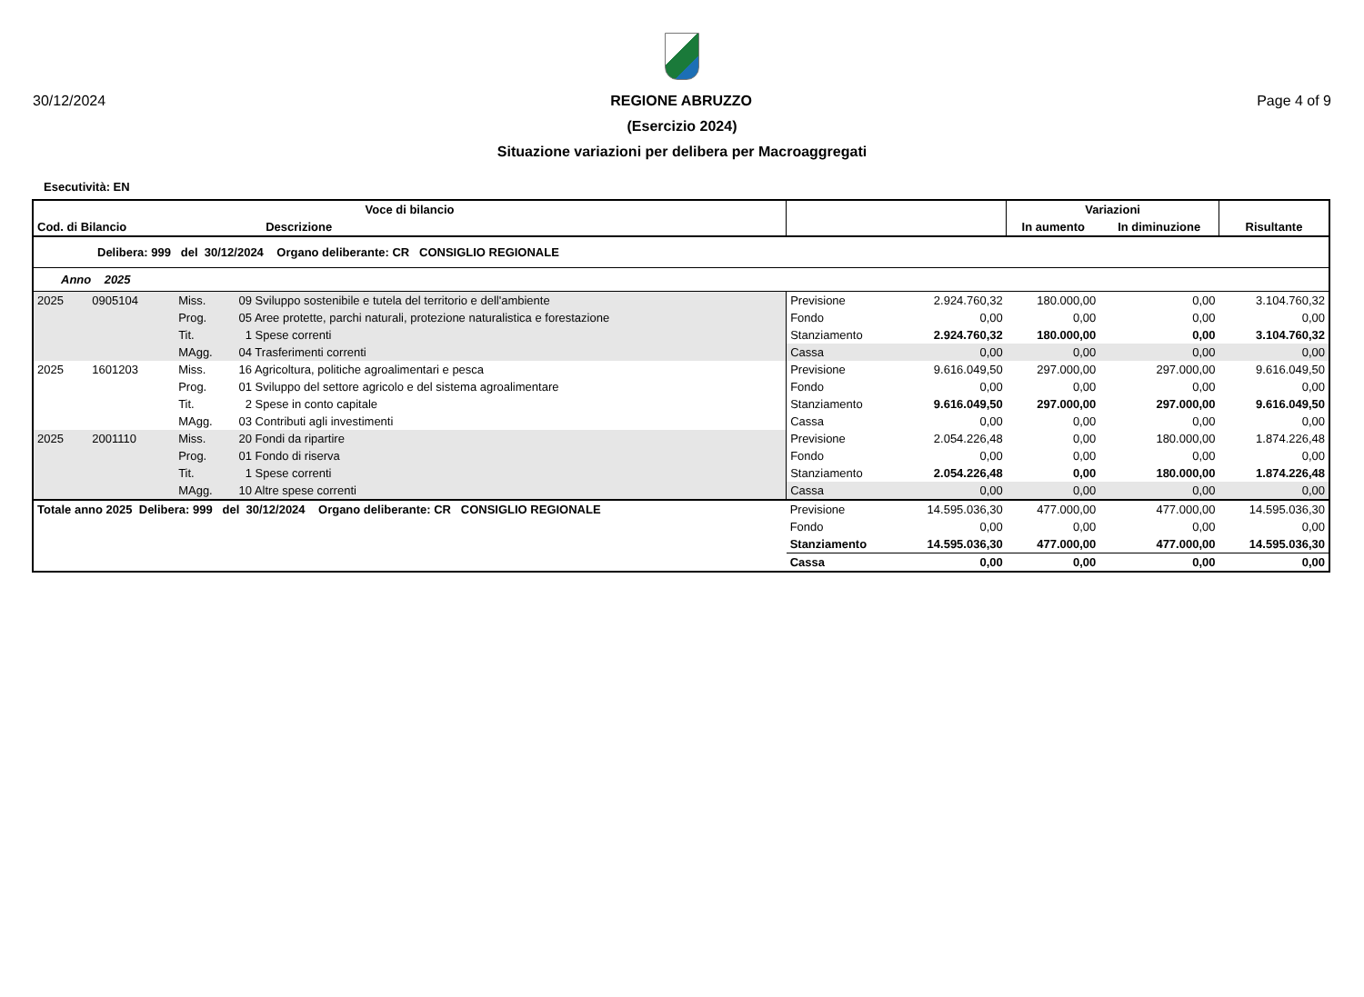30/12/2024 REGIONE ABRUZZO Page 4 of 9
(Esercizio 2024)
Situazione variazioni per delibera per Macroaggregati
Esecutività: EN
| Voce di bilancio | | | | | | Variazioni | | |
| --- | --- | --- | --- | --- | --- | --- | --- | --- |
| Cod. di Bilancio | | Descrizione | | | | In aumento | In diminuzione | Risultante |
| Delibera: 999 del 30/12/2024 Organo deliberante: CR CONSIGLIO REGIONALE | | | | | | | | |
| Anno 2025 | | | | | | | | |
| 2025 | 0905104 | Miss. | 09 Sviluppo sostenibile e tutela del territorio e dell'ambiente | Previsione | 2.924.760,32 | 180.000,00 | 0,00 | 3.104.760,32 |
| | | Prog. | 05 Aree protette, parchi naturali, protezione naturalistica e forestazione | Fondo | 0,00 | 0,00 | 0,00 | 0,00 |
| | | Tit. | 1 Spese correnti | Stanziamento | 2.924.760,32 | 180.000,00 | 0,00 | 3.104.760,32 |
| | | MAgg. | 04 Trasferimenti correnti | Cassa | 0,00 | 0,00 | 0,00 | 0,00 |
| 2025 | 1601203 | Miss. | 16 Agricoltura, politiche agroalimentari e pesca | Previsione | 9.616.049,50 | 297.000,00 | 297.000,00 | 9.616.049,50 |
| | | Prog. | 01 Sviluppo del settore agricolo e del sistema agroalimentare | Fondo | 0,00 | 0,00 | 0,00 | 0,00 |
| | | Tit. | 2 Spese in conto capitale | Stanziamento | 9.616.049,50 | 297.000,00 | 297.000,00 | 9.616.049,50 |
| | | MAgg. | 03 Contributi agli investimenti | Cassa | 0,00 | 0,00 | 0,00 | 0,00 |
| 2025 | 2001110 | Miss. | 20 Fondi da ripartire | Previsione | 2.054.226,48 | 0,00 | 180.000,00 | 1.874.226,48 |
| | | Prog. | 01 Fondo di riserva | Fondo | 0,00 | 0,00 | 0,00 | 0,00 |
| | | Tit. | 1 Spese correnti | Stanziamento | 2.054.226,48 | 0,00 | 180.000,00 | 1.874.226,48 |
| | | MAgg. | 10 Altre spese correnti | Cassa | 0,00 | 0,00 | 0,00 | 0,00 |
| Totale anno 2025 Delibera: 999 del 30/12/2024 Organo deliberante: CR CONSIGLIO REGIONALE | | | | Previsione | 14.595.036,30 | 477.000,00 | 477.000,00 | 14.595.036,30 |
| | | | | Fondo | 0,00 | 0,00 | 0,00 | 0,00 |
| | | | | Stanziamento | 14.595.036,30 | 477.000,00 | 477.000,00 | 14.595.036,30 |
| | | | | Cassa | 0,00 | 0,00 | 0,00 | 0,00 |